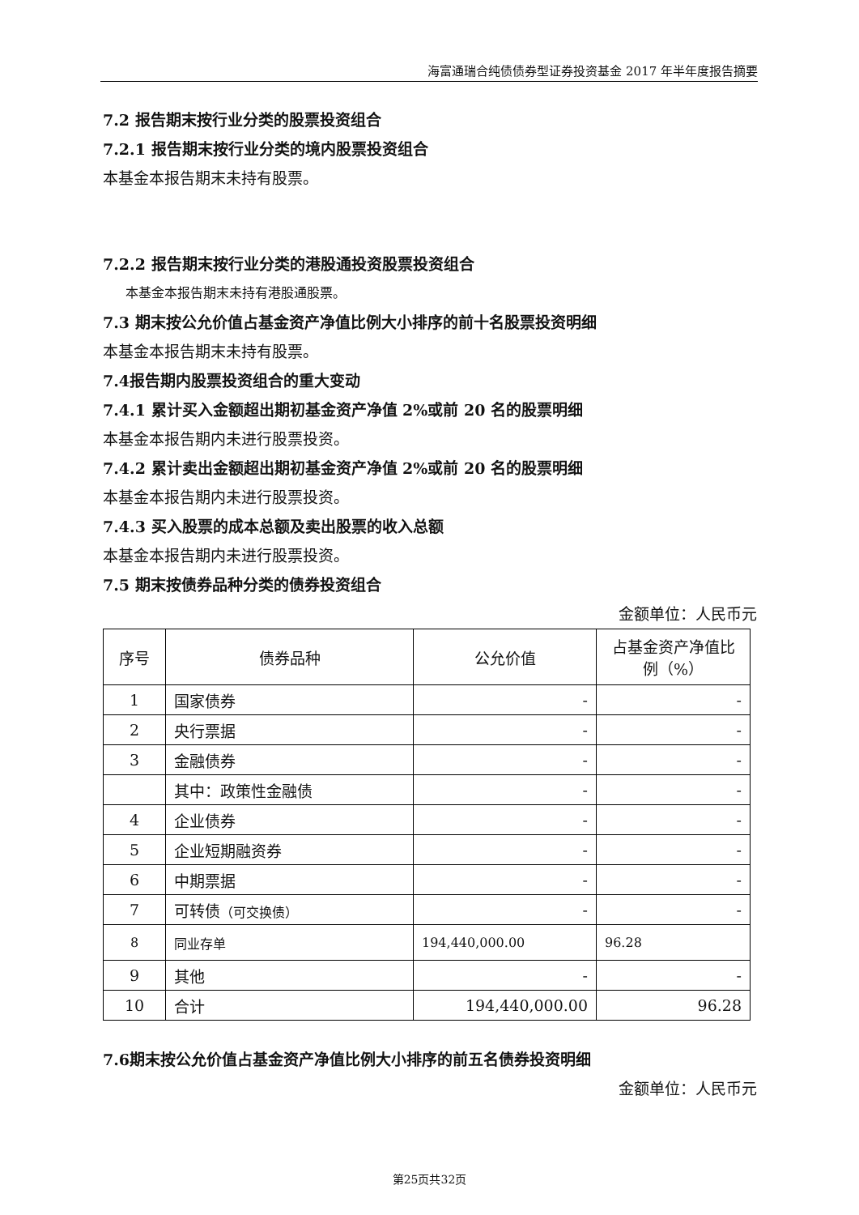海富通瑞合纯债债券型证券投资基金 2017 年半年度报告摘要
7.2 报告期末按行业分类的股票投资组合
7.2.1 报告期末按行业分类的境内股票投资组合
本基金本报告期末未持有股票。
7.2.2 报告期末按行业分类的港股通投资股票投资组合
本基金本报告期末未持有港股通股票。
7.3 期末按公允价值占基金资产净值比例大小排序的前十名股票投资明细
本基金本报告期末未持有股票。
7.4报告期内股票投资组合的重大变动
7.4.1 累计买入金额超出期初基金资产净值 2%或前 20 名的股票明细
本基金本报告期内未进行股票投资。
7.4.2 累计卖出金额超出期初基金资产净值 2%或前 20 名的股票明细
本基金本报告期内未进行股票投资。
7.4.3 买入股票的成本总额及卖出股票的收入总额
本基金本报告期内未进行股票投资。
7.5 期末按债券品种分类的债券投资组合
金额单位：人民币元
| 序号 | 债券品种 | 公允价值 | 占基金资产净值比例（%） |
| --- | --- | --- | --- |
| 1 | 国家债券 | - | - |
| 2 | 央行票据 | - | - |
| 3 | 金融债券 | - | - |
| | 其中：政策性金融债 | - | - |
| 4 | 企业债券 | - | - |
| 5 | 企业短期融资券 | - | - |
| 6 | 中期票据 | - | - |
| 7 | 可转债 （可交换债） | - | - |
| 8 | 同业存单 | 194,440,000.00 | 96.28 |
| 9 | 其他 | - | - |
| 10 | 合计 | 194,440,000.00 | 96.28 |
7.6期末按公允价值占基金资产净值比例大小排序的前五名债券投资明细
金额单位：人民币元
第25页共32页